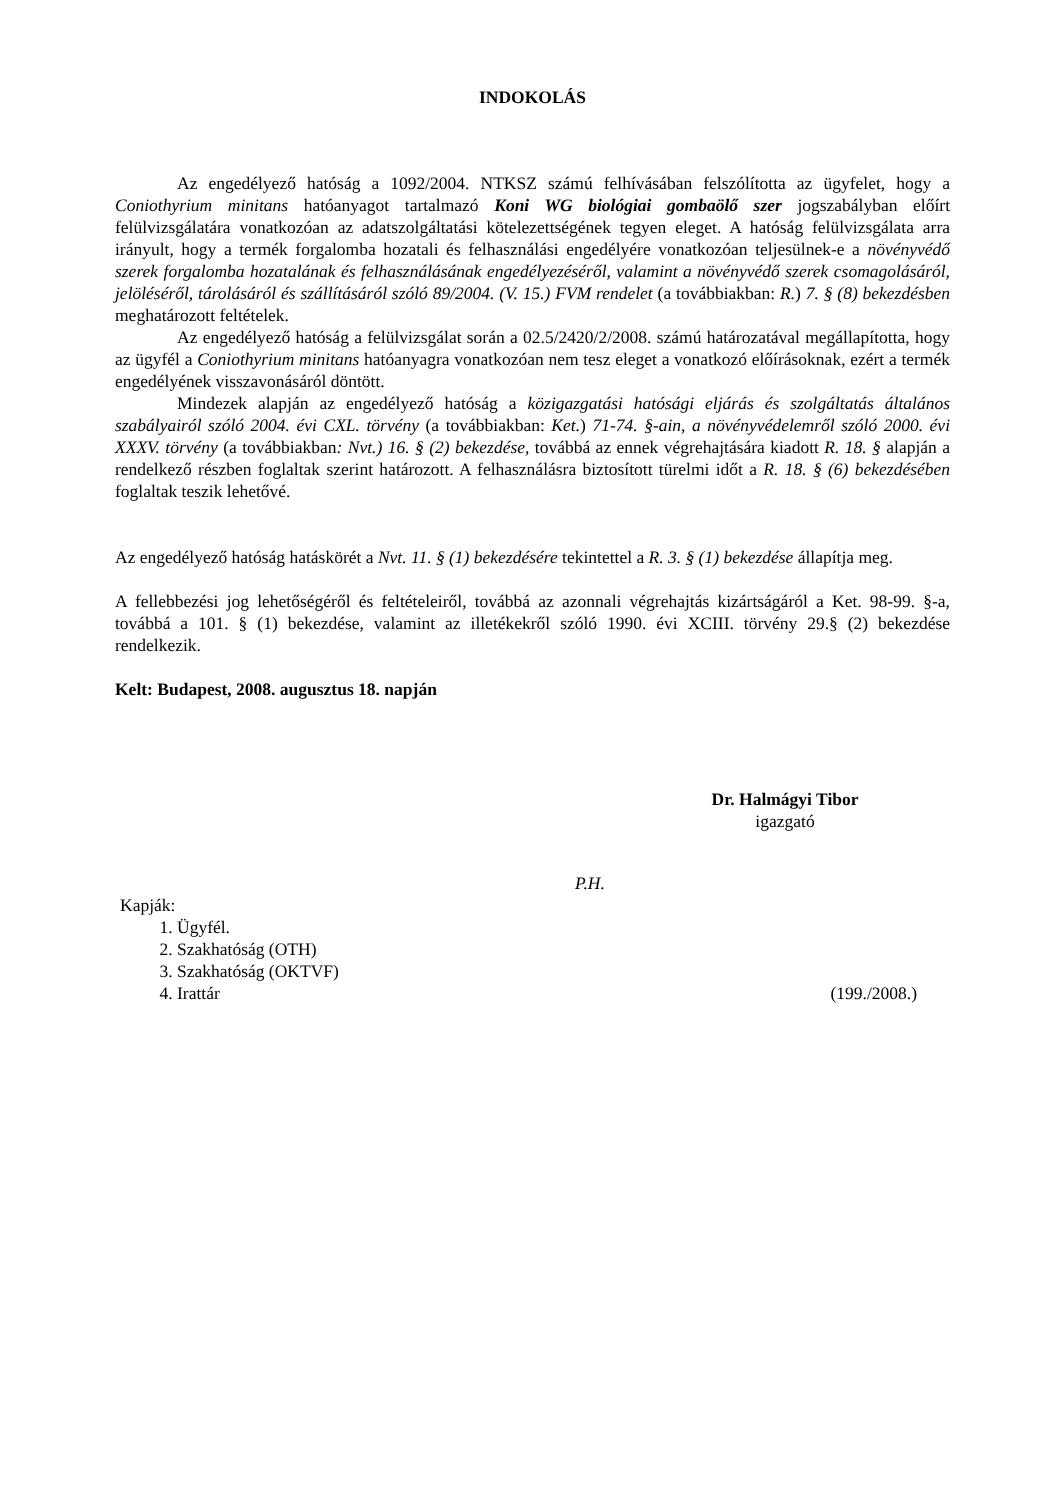INDOKOLÁS
Az engedélyező hatóság a 1092/2004. NTKSZ számú felhívásában felszólította az ügyfelet, hogy a Coniothyrium minitans hatóanyagot tartalmazó Koni WG biológiai gombaölő szer jogszabályban előírt felülvizsgálatára vonatkozóan az adatszolgáltatási kötelezettségének tegyen eleget. A hatóság felülvizsgálata arra irányult, hogy a termék forgalomba hozatali és felhasználási engedélyére vonatkozóan teljesülnek-e a növényvédő szerek forgalomba hozatalának és felhasználásának engedélyezéséről, valamint a növényvédő szerek csomagolásáról, jelöléséről, tárolásáról és szállításáról szóló 89/2004. (V. 15.) FVM rendelet (a továbbiakban: R.) 7. § (8) bekezdésben meghatározott feltételek.
Az engedélyező hatóság a felülvizsgálat során a 02.5/2420/2/2008. számú határozatával megállapította, hogy az ügyfél a Coniothyrium minitans hatóanyagra vonatkozóan nem tesz eleget a vonatkozó előírásoknak, ezért a termék engedélyének visszavonásáról döntött.
Mindezek alapján az engedélyező hatóság a közigazgatási hatósági eljárás és szolgáltatás általános szabályairól szóló 2004. évi CXL. törvény (a továbbiakban: Ket.) 71-74. §-ain, a növényvédelemről szóló 2000. évi XXXV. törvény (a továbbiakban: Nvt.) 16. § (2) bekezdése, továbbá az ennek végrehajtására kiadott R. 18. § alapján a rendelkező részben foglaltak szerint határozott. A felhasználásra biztosított türelmi időt a R. 18. § (6) bekezdésében foglaltak teszik lehetővé.
Az engedélyező hatóság hatáskörét a Nvt. 11. § (1) bekezdésére tekintettel a R. 3. § (1) bekezdése állapítja meg.
A fellebbezési jog lehetőségéről és feltételeiről, továbbá az azonnali végrehajtás kizártságáról a Ket. 98-99. §-a, továbbá a 101. § (1) bekezdése, valamint az illetékekről szóló 1990. évi XCIII. törvény 29.§ (2) bekezdése rendelkezik.
Kelt: Budapest, 2008. augusztus 18. napján
Dr. Halmágyi Tibor
igazgató
P.H.
Kapják:
1. Ügyfél.
2. Szakhatóság (OTH)
3. Szakhatóság (OKTVF)
4. Irattár (199./2008.)